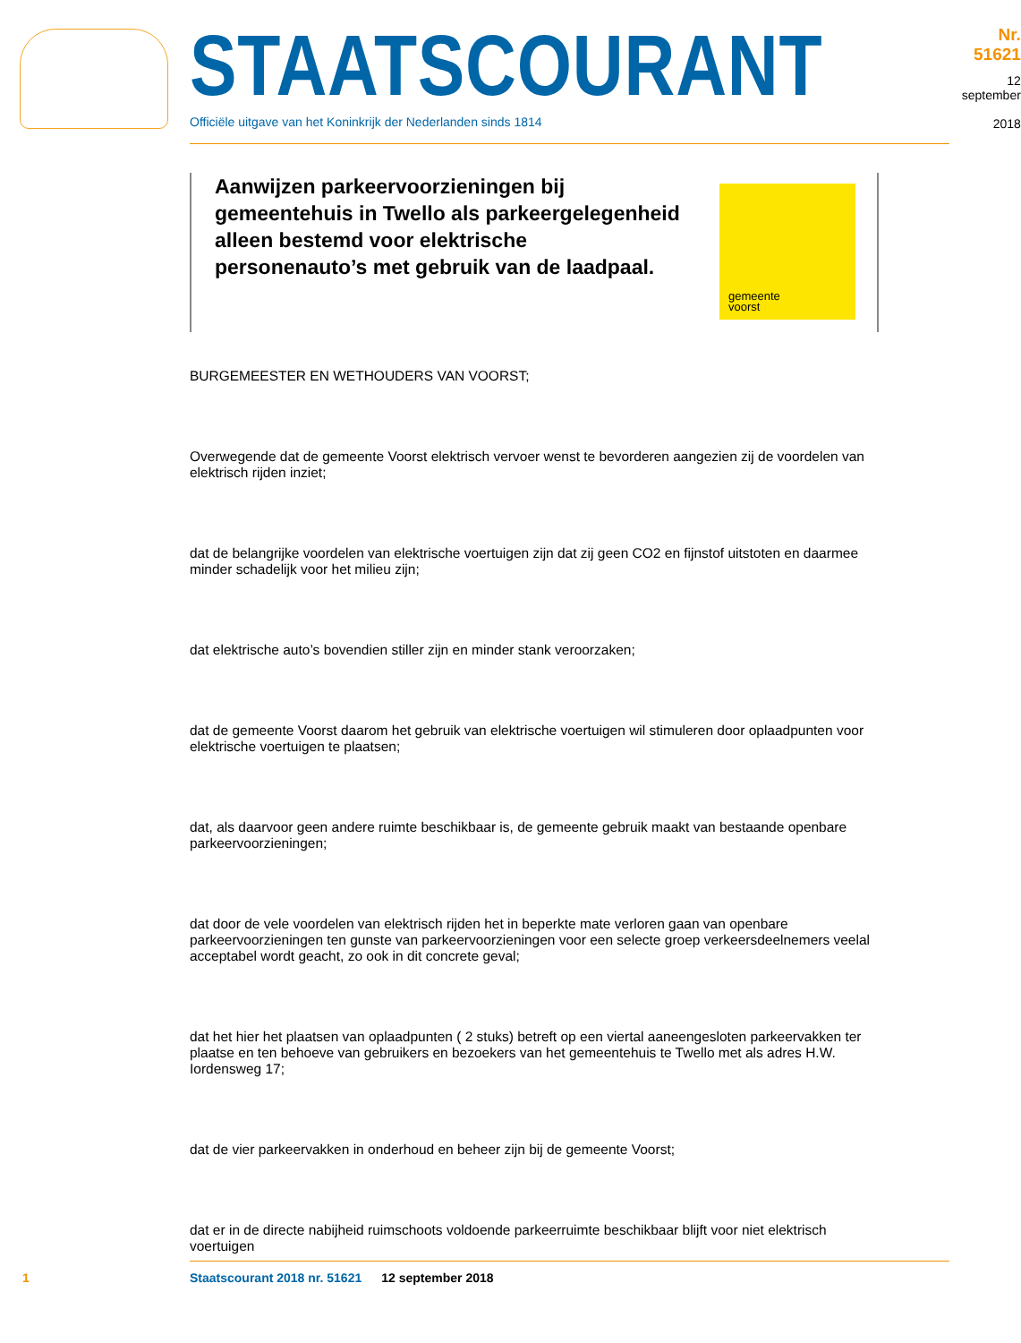STAATSCOURANT
Officiële uitgave van het Koninkrijk der Nederlanden sinds 1814
Nr. 51621
12 september
2018
Aanwijzen parkeervoorzieningen bij gemeentehuis in Twello als parkeergelegenheid alleen bestemd voor elektrische personenauto’s met gebruik van de laadpaal.
gemeente
voorst
BURGEMEESTER EN WETHOUDERS VAN VOORST;
Overwegende dat de gemeente Voorst elektrisch vervoer wenst te bevorderen aangezien zij de voordelen van elektrisch rijden inziet;
dat de belangrijke voordelen van elektrische voertuigen zijn dat zij geen CO2 en fijnstof uitstoten en daarmee minder schadelijk voor het milieu zijn;
dat elektrische auto’s bovendien stiller zijn en minder stank veroorzaken;
dat de gemeente Voorst daarom het gebruik van elektrische voertuigen wil stimuleren door oplaadpunten voor elektrische voertuigen te plaatsen;
dat, als daarvoor geen andere ruimte beschikbaar is, de gemeente gebruik maakt van bestaande openbare parkeervoorzieningen;
dat door de vele voordelen van elektrisch rijden het in beperkte mate verloren gaan van openbare parkeervoorzieningen ten gunste van parkeervoorzieningen voor een selecte groep verkeersdeelnemers veelal acceptabel wordt geacht, zo ook in dit concrete geval;
dat het hier het plaatsen van oplaadpunten ( 2 stuks) betreft op een viertal aaneengesloten parkeervakken ter plaatse en ten behoeve van gebruikers en bezoekers van het gemeentehuis te Twello met als adres H.W. Iordensweg 17;
dat de vier parkeervakken in onderhoud en beheer zijn bij de gemeente Voorst;
dat er in de directe nabijheid ruimschoots voldoende parkeerruimte beschikbaar blijft voor niet elektrisch voertuigen
1 Staatscourant 2018 nr. 51621 12 september 2018